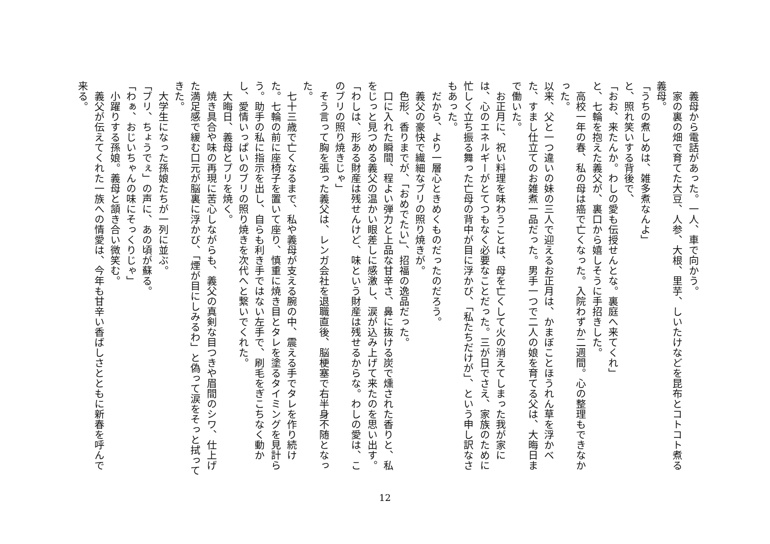義母から電話があった。一人、車で向かう。
　家の裏の畑で育てた大豆、人参、大根、里芋、しいたけなどを昆布とコトコト煮る義母。
「うちの煮しめは、雑多煮なんよ」
と、照れ笑いする背後で、
「おお、来たんか。わしの愛も伝授せんとな。裏庭へ来てくれ」
と、七輪を抱えた義父が、裏口から嬉しそうに手招きした。
　高校一年の春、私の母は癌で亡くなった。入院わずか二週間。心の整理もできなかった。
以来、父と一つ違いの妹の三人で迎えるお正月は、かまぼことほうれん草を浮かべた、すまし仕立てのお雑煮一品だった。男手一つで二人の娘を育てる父は、大晦日まで働いた。
　お正月に、祝い料理を味わうことは、母を亡くして火の消えてしまった我が家には、心のエネルギーがとてつもなく必要なことだった。三が日でさえ、家族のために忙しく立ち振る舞った亡母の背中が目に浮かび、「私たちだけが」、という申し訳なさもあった。
　だから、より一層心ときめくものだったのだろう。
　義父の豪快で繊細なブリの照り焼きが。
　色形、香りまでが、「おめでたい」、招福の逸品だった。
　口に入れた瞬間、程よい弾力と上品な甘辛さ、鼻に抜ける炭で燻された香りと、私をじっと見つめる義父の温かい眼差しに感激し、涙が込み上げて来たのを思い出す。
「わしは、形ある財産は残せんけど、味という財産は残せるからな。わしの愛は、このブリの照り焼きじゃ」
　そう言って胸を張った義父は、レンガ会社を退職直後、脳梗塞で右半身不随となった。
　七十三歳で亡くなるまで、私や義母が支える腕の中、震える手でタレを作り続けた。七輪の前に座椅子を置いて座り、慎重に焼き目とタレを塗るタイミングを見計らう。助手の私に指示を出し、自らも利き手ではない左手で、刷毛をぎこちなく動かし、愛情いっぱいのブリの照り焼きを次代へと繋いでくれた。
　大晦日、義母とブリを焼く。
　焼き具合や味の再現に苦心しながらも、義父の真剣な目つきや眉間のシワ、仕上げた満足感で緩む口元が脳裏に浮かび、「煙が目にしみるわ」と偽って涙をそっと拭ってきた。
　大学生になった孫娘たちが一列に並ぶ。
「ブリ、ちょうでぇ」の声に、あの頃が蘇る。
「わぁ、おじいちゃんの味にそっくりじゃ」
　小躍りする孫娘。義母と頷き合い微笑む。
　義父が伝えてくれた一族への情愛は、今年も甘辛い香ばしさとともに新春を呼んで来る。
12